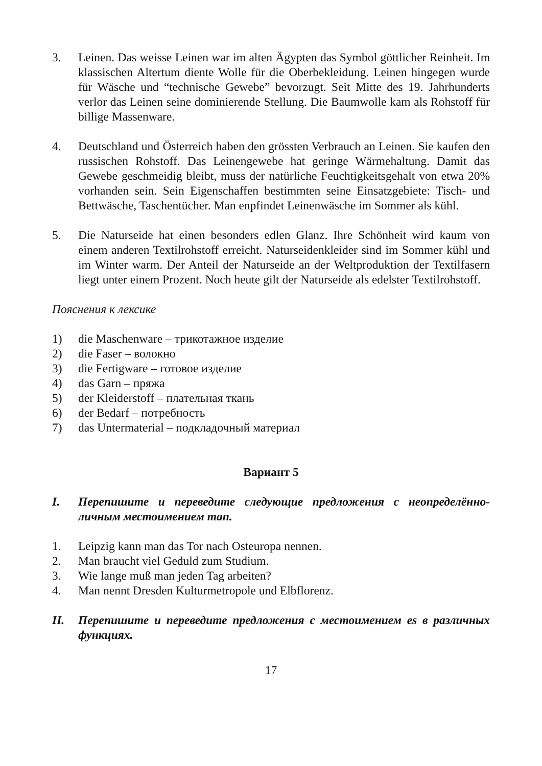3. Leinen. Das weisse Leinen war im alten Ägypten das Symbol göttlicher Reinheit. Im klassischen Altertum diente Wolle für die Oberbekleidung. Leinen hingegen wurde für Wäsche und “technische Gewebe” bevorzugt. Seit Mitte des 19. Jahrhunderts verlor das Leinen seine dominierende Stellung. Die Baumwolle kam als Rohstoff für billige Massenware.
4. Deutschland und Österreich haben den grössten Verbrauch an Leinen. Sie kaufen den russischen Rohstoff. Das Leinengewebe hat geringe Wärmehaltung. Damit das Gewebe geschmeidig bleibt, muss der natürliche Feuchtigkeitsgehalt von etwa 20% vorhanden sein. Sein Eigenschaffen bestimmten seine Einsatzgebiete: Tisch- und Bettwäsche, Taschentücher. Man enpfindet Leinenwäsche im Sommer als kühl.
5. Die Naturseide hat einen besonders edlen Glanz. Ihre Schönheit wird kaum von einem anderen Textilrohstoff erreicht. Naturseidenkleider sind im Sommer kühl und im Winter warm. Der Anteil der Naturseide an der Weltproduktion der Textilfasern liegt unter einem Prozent. Noch heute gilt der Naturseide als edelster Textilrohstoff.
Пояснения к лексике
1) die Maschenware – трикотажное изделие
2) die Faser – волокно
3) die Fertigware – готовое изделие
4) das Garn – пряжа
5) der Kleiderstoff – плательная ткань
6) der Bedarf – потребность
7) das Untermaterial – подкладочный материал
Вариант 5
I. Перепишите и переведите следующие предложения с неопределённо-личным местоимением man.
1. Leipzig kann man das Tor nach Osteuropa nennen.
2. Man braucht viel Geduld zum Studium.
3. Wie lange muß man jeden Tag arbeiten?
4. Man nennt Dresden Kulturmetropole und Elbflorenz.
II. Перепишите и переведите предложения с местоимением es в различных функциях.
17